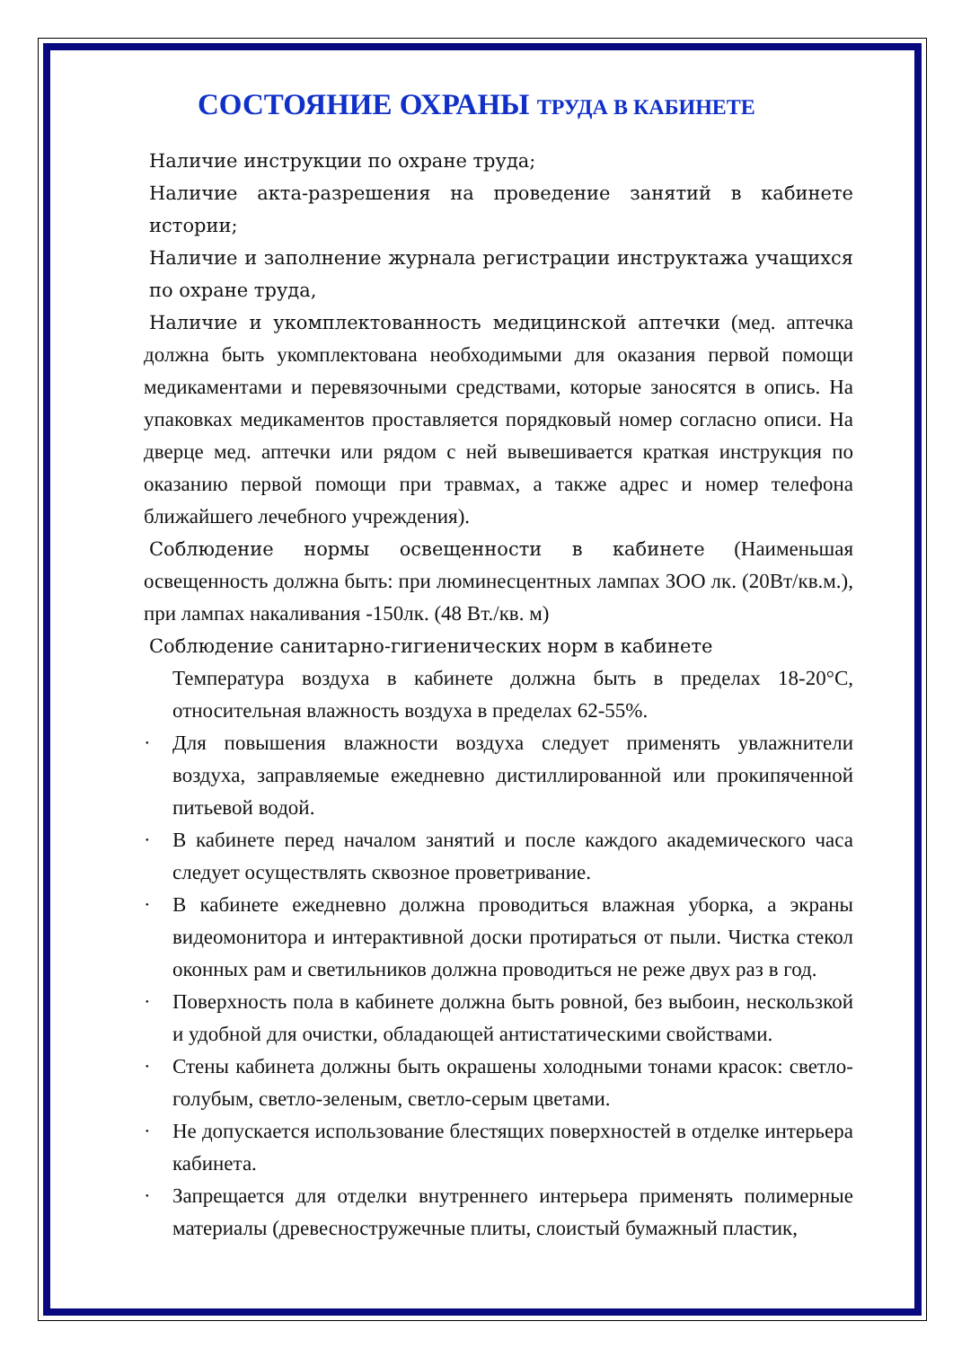СОСТОЯНИЕ ОХРАНЫ ТРУДА В КАБИНЕТЕ
Наличие инструкции по охране труда;
Наличие акта-разрешения на проведение занятий в кабинете истории;
Наличие и заполнение журнала регистрации инструктажа учащихся по охране труда,
Наличие и укомплектованность медицинской аптечки (мед. аптечка должна быть укомплектована необходимыми для оказания первой помощи медикаментами и перевязочными средствами, которые заносятся в опись. На упаковках медикаментов проставляется порядковый номер согласно описи. На дверце мед. аптечки или рядом с ней вывешивается краткая инструкция по оказанию первой помощи при травмах, а также адрес и номер телефона ближайшего лечебного учреждения).
Соблюдение нормы освещенности в кабинете (Наименьшая освещенность должна быть: при люминесцентных лампах ЗОО лк. (20Вт/кв.м.), при лампах накаливания -150лк. (48 Вт./кв. м)
Соблюдение санитарно-гигиенических норм в кабинете
Температура воздуха в кабинете должна быть в пределах 18-20°С, относительная влажность воздуха в пределах 62-55%.
· Для повышения влажности воздуха следует применять увлажнители воздуха, заправляемые ежедневно дистиллированной или прокипяченной питьевой водой.
· В кабинете перед началом занятий и после каждого академического часа следует осуществлять сквозное проветривание.
· В кабинете ежедневно должна проводиться влажная уборка, а экраны видеомонитора и интерактивной доски протираться от пыли. Чистка стекол оконных рам и светильников должна проводиться не реже двух раз в год.
· Поверхность пола в кабинете должна быть ровной, без выбоин, нескользкой и удобной для очистки, обладающей антистатическими свойствами.
· Стены кабинета должны быть окрашены холодными тонами красок: светло-голубым, светло-зеленым, светло-серым цветами.
· Не допускается использование блестящих поверхностей в отделке интерьера кабинета.
· Запрещается для отделки внутреннего интерьера применять полимерные материалы (древесностружечные плиты, слоистый бумажный пластик,